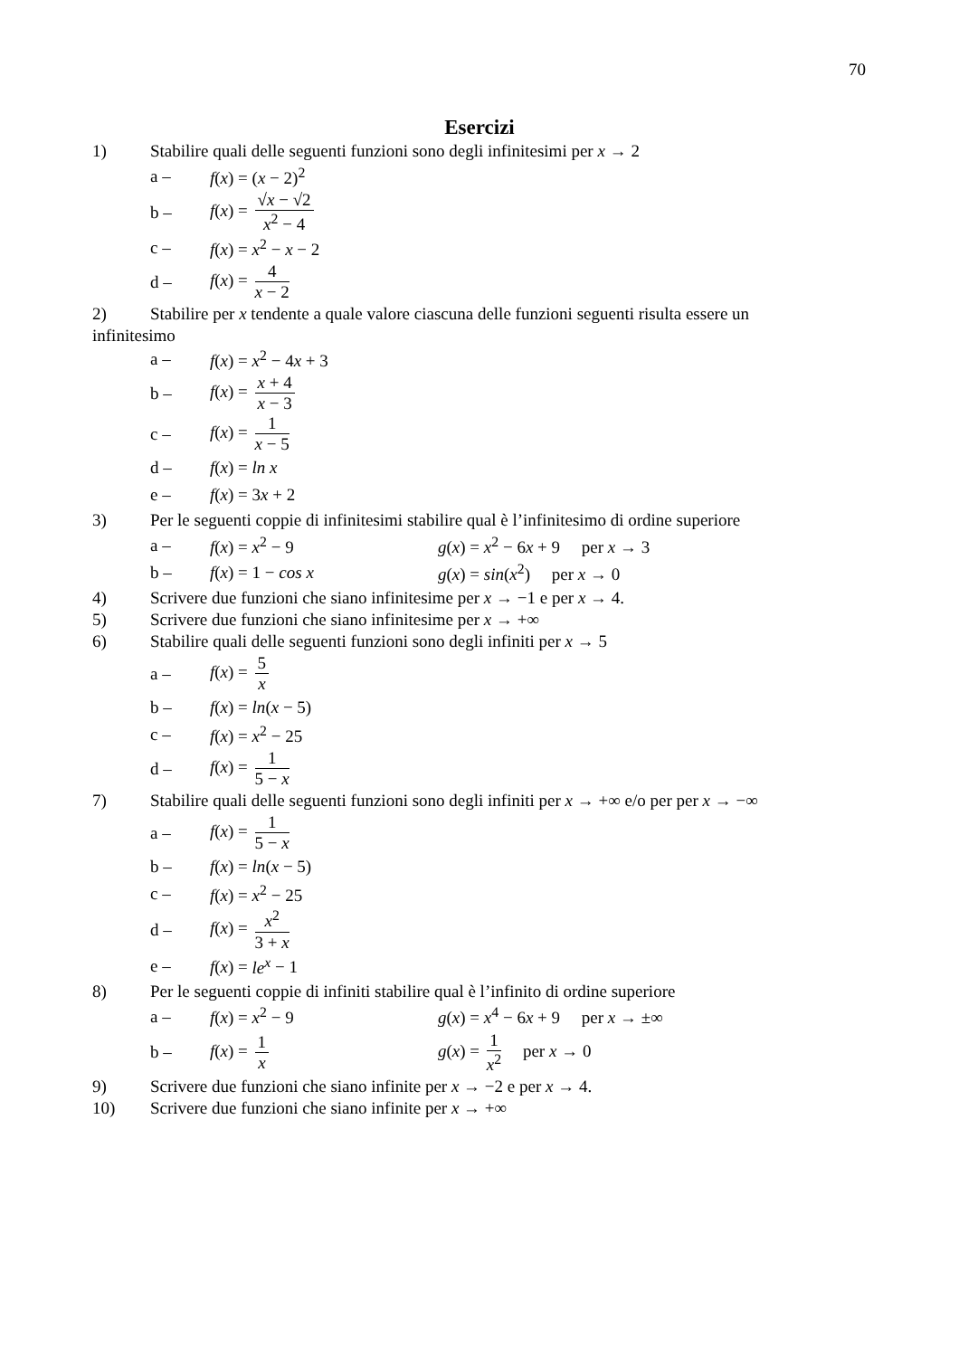70
Esercizi
1) Stabilire quali delle seguenti funzioni sono degli infinitesimi per x → 2
a – f(x) = (x − 2)<sup>2</sup>
b – f(x) = √x − √2 x<sup>2</sup> − 4
c – f(x) = x<sup>2</sup> − x − 2
d – f(x) = 4 x − 2
2) Stabilire per x tendente a quale valore ciascuna delle funzioni seguenti risulta essere un
infinitesimo
a – f(x) = x<sup>2</sup> − 4x + 3
b – f(x) = x + 4 x − 3
c – f(x) = 1 x − 5
d – f(x) = ln x
e – f(x) = 3x + 2
3) Per le seguenti coppie di infinitesimi stabilire qual è l’infinitesimo di ordine superiore
a – f(x) = x<sup>2</sup> − 9
g(x) = x<sup>2</sup> − 6x + 9 per x → 3
b – f(x) = 1 − cos x g(x) = sin(x<sup>2</sup>) per x → 0
4) Scrivere due funzioni che siano infinitesime per x → −1 e per x → 4.
5) Scrivere due funzioni che siano infinitesime per x → +∞
6) Stabilire quali delle seguenti funzioni sono degli infiniti per x → 5
a – f(x) = 5 x
b – f(x) = ln(x − 5)
c – f(x) = x<sup>2</sup> − 25
d – f(x) = 1 5 − x
7) Stabilire quali delle seguenti funzioni sono degli infiniti per x → +∞ e/o per per x → −∞
a – f(x) = 1 5 − x
b – f(x) = ln(x − 5)
c – f(x) = x<sup>2</sup> − 25
d – f(x) = x<sup>2</sup> 3 + x
e – f(x) = le<sup>x</sup> − 1
8) Per le seguenti coppie di infiniti stabilire qual è l’infinito di ordine superiore
a – f(x) = x<sup>2</sup> − 9
g(x) = x<sup>4</sup> − 6x + 9 per x → ±∞
b – f(x) = 1 x g(x) = 1 x<sup>2</sup> per x → 0
9) Scrivere due funzioni che siano infinite per x → −2 e per x → 4.
10) Scrivere due funzioni che siano infinite per x → +∞